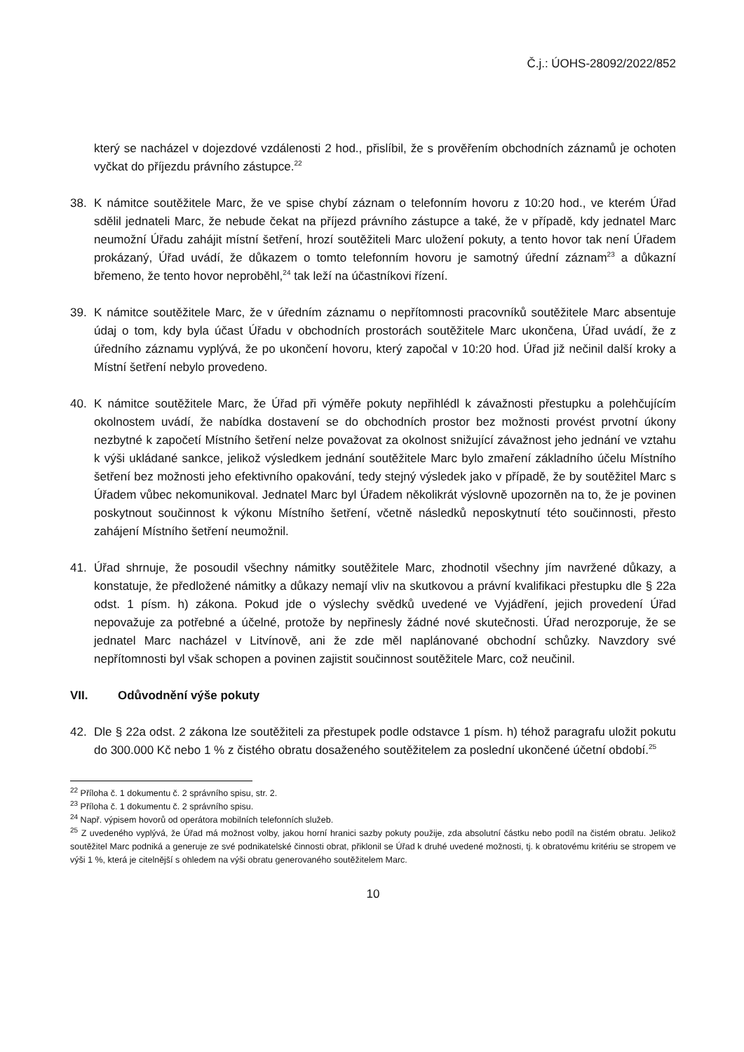Č.j.: ÚOHS-28092/2022/852
který se nacházel v dojezdové vzdálenosti 2 hod., přislíbil, že s prověřením obchodních záznamů je ochoten vyčkat do příjezdu právního zástupce.<sup>22</sup>
38. K námitce soutěžitele Marc, že ve spise chybí záznam o telefonním hovoru z 10:20 hod., ve kterém Úřad sdělil jednateli Marc, že nebude čekat na příjezd právního zástupce a také, že v případě, kdy jednatel Marc neumožní Úřadu zahájit místní šetření, hrozí soutěžiteli Marc uložení pokuty, a tento hovor tak není Úřadem prokázaný, Úřad uvádí, že důkazem o tomto telefonním hovoru je samotný úřední záznam<sup>23</sup> a důkazní břemeno, že tento hovor neproběhl,<sup>24</sup> tak leží na účastníkovi řízení.
39. K námitce soutěžitele Marc, že v úředním záznamu o nepřítomnosti pracovníků soutěžitele Marc absentuje údaj o tom, kdy byla účast Úřadu v obchodních prostorách soutěžitele Marc ukončena, Úřad uvádí, že z úředního záznamu vyplývá, že po ukončení hovoru, který započal v 10:20 hod. Úřad již nečinil další kroky a Místní šetření nebylo provedeno.
40. K námitce soutěžitele Marc, že Úřad při výměře pokuty nepřihlédl k závažnosti přestupku a polehčujícím okolnostem uvádí, že nabídka dostavení se do obchodních prostor bez možnosti provést prvotní úkony nezbytné k započetí Místního šetření nelze považovat za okolnost snižující závažnost jeho jednání ve vztahu k výši ukládané sankce, jelikož výsledkem jednání soutěžitele Marc bylo zmaření základního účelu Místního šetření bez možnosti jeho efektivního opakování, tedy stejný výsledek jako v případě, že by soutěžitel Marc s Úřadem vůbec nekomunikoval. Jednatel Marc byl Úřadem několikrát výslovně upozorněn na to, že je povinen poskytnout součinnost k výkonu Místního šetření, včetně následků neposkytnutí této součinnosti, přesto zahájení Místního šetření neumožnil.
41. Úřad shrnuje, že posoudil všechny námitky soutěžitele Marc, zhodnotil všechny jím navržené důkazy, a konstatuje, že předložené námitky a důkazy nemají vliv na skutkovou a právní kvalifikaci přestupku dle § 22a odst. 1 písm. h) zákona. Pokud jde o výslechy svědků uvedené ve Vyjádření, jejich provedení Úřad nepovažuje za potřebné a účelné, protože by nepřinesly žádné nové skutečnosti. Úřad nerozporuje, že se jednatel Marc nacházel v Litvínově, ani že zde měl naplánované obchodní schůzky. Navzdory své nepřítomnosti byl však schopen a povinen zajistit součinnost soutěžitele Marc, což neučinil.
VII. Odůvodnění výše pokuty
42. Dle § 22a odst. 2 zákona lze soutěžiteli za přestupek podle odstavce 1 písm. h) téhož paragrafu uložit pokutu do 300.000 Kč nebo 1 % z čistého obratu dosaženého soutěžitelem za poslední ukončené účetní období.<sup>25</sup>
<sup>22</sup> Příloha č. 1 dokumentu č. 2 správního spisu, str. 2.
<sup>23</sup> Příloha č. 1 dokumentu č. 2 správního spisu.
<sup>24</sup> Např. výpisem hovorů od operátora mobilních telefonních služeb.
<sup>25</sup> Z uvedeného vyplývá, že Úřad má možnost volby, jakou horní hranici sazby pokuty použije, zda absolutní částku nebo podíl na čistém obratu. Jelikož soutěžitel Marc podniká a generuje ze své podnikatelské činnosti obrat, přiklonil se Úřad k druhé uvedené možnosti, tj. k obratovému kritériu se stropem ve výši 1 %, která je citelnější s ohledem na výši obratu generovaného soutěžitelem Marc.
10